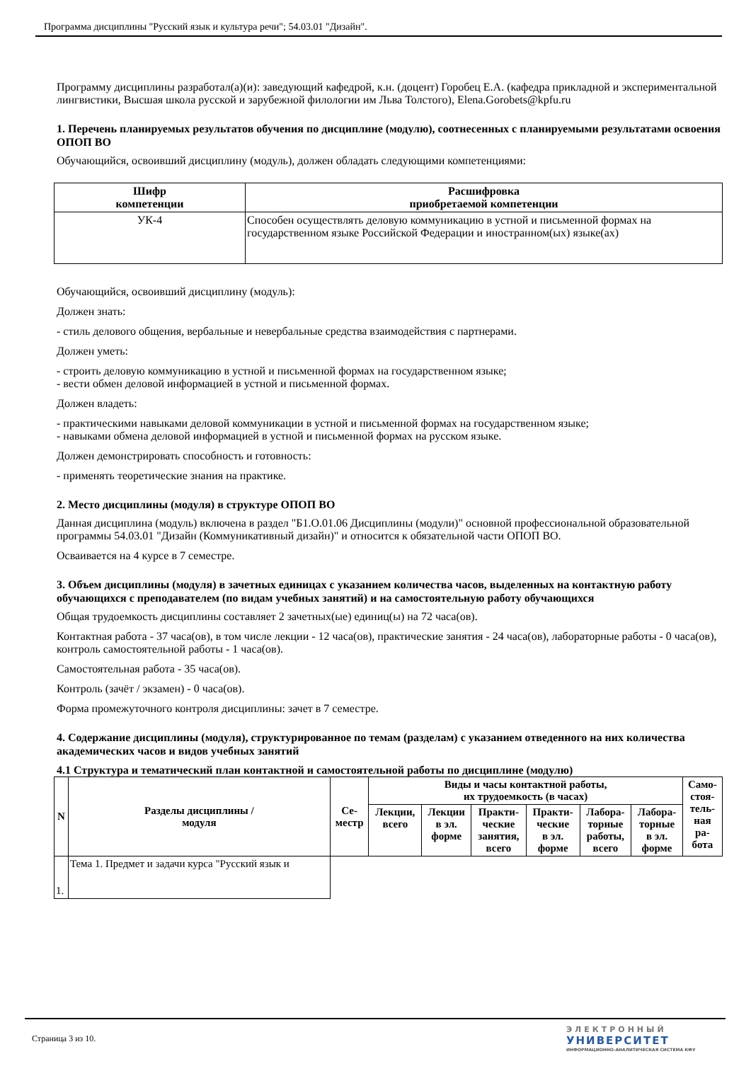Программа дисциплины "Русский язык и культура речи"; 54.03.01 "Дизайн".
Программу дисциплины разработал(а)(и): заведующий кафедрой, к.н. (доцент) Горобец Е.А. (кафедра прикладной и экспериментальной лингвистики, Высшая школа русской и зарубежной филологии им Льва Толстого), Elena.Gorobets@kpfu.ru
1. Перечень планируемых результатов обучения по дисциплине (модулю), соотнесенных с планируемыми результатами освоения ОПОП ВО
Обучающийся, освоивший дисциплину (модуль), должен обладать следующими компетенциями:
| Шифр компетенции | Расшифровка приобретаемой компетенции |
| --- | --- |
| УК-4 | Способен осуществлять деловую коммуникацию в устной и письменной формах на государственном языке Российской Федерации и иностранном(ых) языке(ах) |
Обучающийся, освоивший дисциплину (модуль):
Должен знать:
- стиль делового общения, вербальные и невербальные средства взаимодействия с партнерами.
Должен уметь:
- строить деловую коммуникацию в устной и письменной формах на государственном языке;
- вести обмен деловой информацией в устной и письменной формах.
Должен владеть:
- практическими навыками деловой коммуникации в устной и письменной формах на государственном языке;
- навыками обмена деловой информацией в устной и письменной формах на русском языке.
Должен демонстрировать способность и готовность:
- применять теоретические знания на практике.
2. Место дисциплины (модуля) в структуре ОПОП ВО
Данная дисциплина (модуль) включена в раздел "Б1.О.01.06 Дисциплины (модули)" основной профессиональной образовательной программы 54.03.01 "Дизайн (Коммуникативный дизайн)" и относится к обязательной части ОПОП ВО.
Осваивается на 4 курсе в 7 семестре.
3. Объем дисциплины (модуля) в зачетных единицах с указанием количества часов, выделенных на контактную работу обучающихся с преподавателем (по видам учебных занятий) и на самостоятельную работу обучающихся
Общая трудоемкость дисциплины составляет 2 зачетных(ые) единиц(ы) на 72 часа(ов).
Контактная работа - 37 часа(ов), в том числе лекции - 12 часа(ов), практические занятия - 24 часа(ов), лабораторные работы - 0 часа(ов), контроль самостоятельной работы - 1 часа(ов).
Самостоятельная работа - 35 часа(ов).
Контроль (зачёт / экзамен) - 0 часа(ов).
Форма промежуточного контроля дисциплины: зачет в 7 семестре.
4. Содержание дисциплины (модуля), структурированное по темам (разделам) с указанием отведенного на них количества академических часов и видов учебных занятий
4.1 Структура и тематический план контактной и самостоятельной работы по дисциплине (модулю)
| N | Разделы дисциплины / модуля | Се- местр | Виды и часы контактной работы, их трудоемкость (в часах) | | | | | | Само- стоя- тель- ная ра- бота |
| --- | --- | --- | --- | --- | --- | --- | --- | --- | --- |
| | | | Лекции, всего | Лекции в эл. форме | Практи- ческие занятия, всего | Практи- ческие в эл. форме | Лабора- торные работы, всего | Лабора- торные в эл. форме | |
| 1. | Тема 1. Предмет и задачи курса "Русский язык и | | | | | | | | |
Страница 3 из 10.
ЭЛЕКТРОННЫЙ
УНИВЕРСИТЕТ
ИНФОРМАЦИОННО-АНАЛИТИЧЕСКАЯ СИСТЕМА КФУ